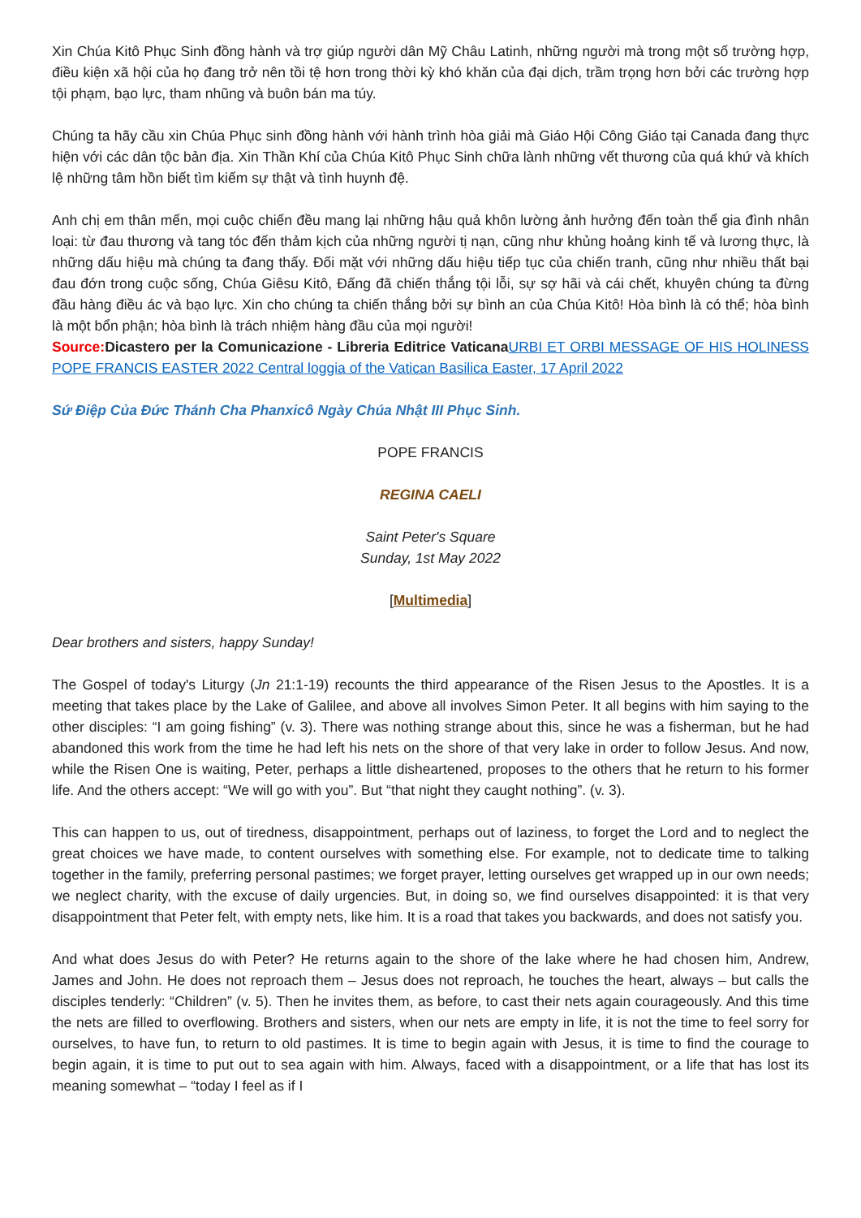Xin Chúa Kitô Phục Sinh đồng hành và trợ giúp người dân Mỹ Châu Latinh, những người mà trong một số trường hợp, điều kiện xã hội của họ đang trở nên tồi tệ hơn trong thời kỳ khó khăn của đại dịch, trầm trọng hơn bởi các trường hợp tội phạm, bạo lực, tham nhũng và buôn bán ma túy.
Chúng ta hãy cầu xin Chúa Phục sinh đồng hành với hành trình hòa giải mà Giáo Hội Công Giáo tại Canada đang thực hiện với các dân tộc bản địa. Xin Thần Khí của Chúa Kitô Phục Sinh chữa lành những vết thương của quá khứ và khích lệ những tâm hồn biết tìm kiếm sự thật và tình huynh đệ.
Anh chị em thân mến, mọi cuộc chiến đều mang lại những hậu quả khôn lường ảnh hưởng đến toàn thể gia đình nhân loại: từ đau thương và tang tóc đến thảm kịch của những người tị nạn, cũng như khủng hoảng kinh tế và lương thực, là những dấu hiệu mà chúng ta đang thấy. Đối mặt với những dấu hiệu tiếp tục của chiến tranh, cũng như nhiều thất bại đau đớn trong cuộc sống, Chúa Giêsu Kitô, Đấng đã chiến thắng tội lỗi, sự sợ hãi và cái chết, khuyên chúng ta đừng đầu hàng điều ác và bạo lực. Xin cho chúng ta chiến thắng bởi sự bình an của Chúa Kitô! Hòa bình là có thể; hòa bình là một bổn phận; hòa bình là trách nhiệm hàng đầu của mọi người!
Source: Dicastero per la Comunicazione - Libreria Editrice Vaticana URBI ET ORBI MESSAGE OF HIS HOLINESS POPE FRANCIS EASTER 2022 Central loggia of the Vatican Basilica Easter, 17 April 2022
Sứ Điệp Của Đức Thánh Cha Phanxicô Ngày Chúa Nhật III Phục Sinh.
POPE FRANCIS
REGINA CAELI
Saint Peter's Square
Sunday, 1st May 2022
[Multimedia]
Dear brothers and sisters, happy Sunday!
The Gospel of today's Liturgy (Jn 21:1-19) recounts the third appearance of the Risen Jesus to the Apostles. It is a meeting that takes place by the Lake of Galilee, and above all involves Simon Peter. It all begins with him saying to the other disciples: “I am going fishing” (v. 3). There was nothing strange about this, since he was a fisherman, but he had abandoned this work from the time he had left his nets on the shore of that very lake in order to follow Jesus. And now, while the Risen One is waiting, Peter, perhaps a little disheartened, proposes to the others that he return to his former life. And the others accept: “We will go with you”. But “that night they caught nothing”. (v. 3).
This can happen to us, out of tiredness, disappointment, perhaps out of laziness, to forget the Lord and to neglect the great choices we have made, to content ourselves with something else. For example, not to dedicate time to talking together in the family, preferring personal pastimes; we forget prayer, letting ourselves get wrapped up in our own needs; we neglect charity, with the excuse of daily urgencies. But, in doing so, we find ourselves disappointed: it is that very disappointment that Peter felt, with empty nets, like him. It is a road that takes you backwards, and does not satisfy you.
And what does Jesus do with Peter? He returns again to the shore of the lake where he had chosen him, Andrew, James and John. He does not reproach them – Jesus does not reproach, he touches the heart, always – but calls the disciples tenderly: “Children” (v. 5). Then he invites them, as before, to cast their nets again courageously. And this time the nets are filled to overflowing. Brothers and sisters, when our nets are empty in life, it is not the time to feel sorry for ourselves, to have fun, to return to old pastimes. It is time to begin again with Jesus, it is time to find the courage to begin again, it is time to put out to sea again with him. Always, faced with a disappointment, or a life that has lost its meaning somewhat – “today I feel as if I